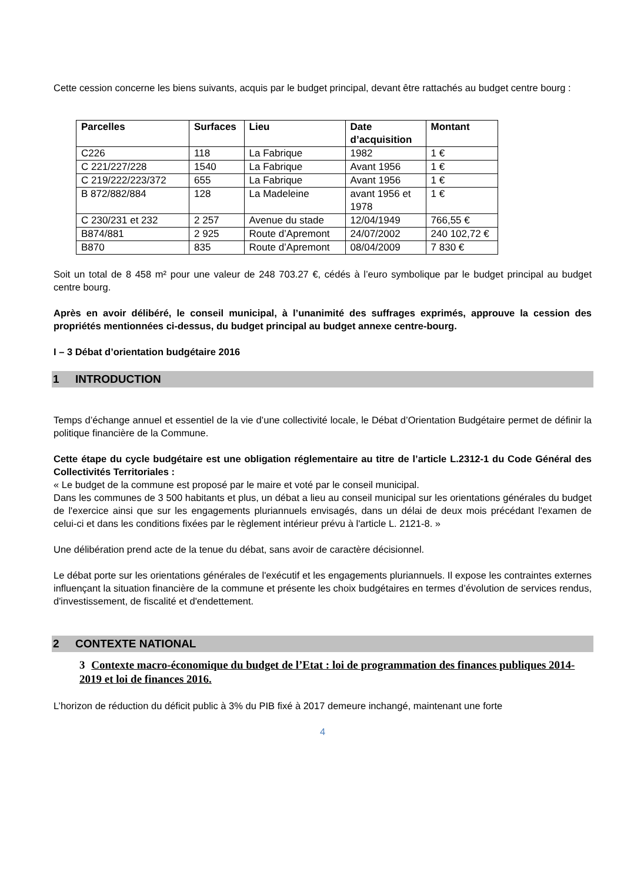Cette cession concerne les biens suivants, acquis par le budget principal, devant être rattachés au budget centre bourg :
| Parcelles | Surfaces | Lieu | Date d’acquisition | Montant |
| --- | --- | --- | --- | --- |
| C226 | 118 | La Fabrique | 1982 | 1 € |
| C 221/227/228 | 1540 | La Fabrique | Avant 1956 | 1 € |
| C 219/222/223/372 | 655 | La Fabrique | Avant 1956 | 1 € |
| B 872/882/884 | 128 | La Madeleine | avant 1956 et 1978 | 1 € |
| C 230/231 et 232 | 2 257 | Avenue du stade | 12/04/1949 | 766,55 € |
| B874/881 | 2 925 | Route d’Apremont | 24/07/2002 | 240 102,72 € |
| B870 | 835 | Route d’Apremont | 08/04/2009 | 7 830 € |
Soit un total de 8 458 m² pour une valeur de 248 703.27 €, cédés à l’euro symbolique par le budget principal au budget centre bourg.
Après en avoir délibéré, le conseil municipal, à l’unanimité des suffrages exprimés, approuve la cession des propriétés mentionnées ci-dessus, du budget principal au budget annexe centre-bourg.
I – 3 Débat d’orientation budgétaire 2016
1 INTRODUCTION
Temps d’échange annuel et essentiel de la vie d’une collectivité locale, le Débat d’Orientation Budgétaire permet de définir la politique financière de la Commune.
Cette étape du cycle budgétaire est une obligation réglementaire au titre de l’article L.2312-1 du Code Général des Collectivités Territoriales :
« Le budget de la commune est proposé par le maire et voté par le conseil municipal.
Dans les communes de 3 500 habitants et plus, un débat a lieu au conseil municipal sur les orientations générales du budget de l'exercice ainsi que sur les engagements pluriannuels envisagés, dans un délai de deux mois précédant l'examen de celui-ci et dans les conditions fixées par le règlement intérieur prévu à l'article L. 2121-8. »
Une délibération prend acte de la tenue du débat, sans avoir de caractère décisionnel.
Le débat porte sur les orientations générales de l'exécutif et les engagements pluriannuels. Il expose les contraintes externes influençant la situation financière de la commune et présente les choix budgétaires en termes d’évolution de services rendus, d'investissement, de fiscalité et d'endettement.
2 CONTEXTE NATIONAL
3 Contexte macro-économique du budget de l’Etat : loi de programmation des finances publiques 2014-2019 et loi de finances 2016.
L’horizon de réduction du déficit public à 3% du PIB fixé à 2017 demeure inchangé, maintenant une forte
4